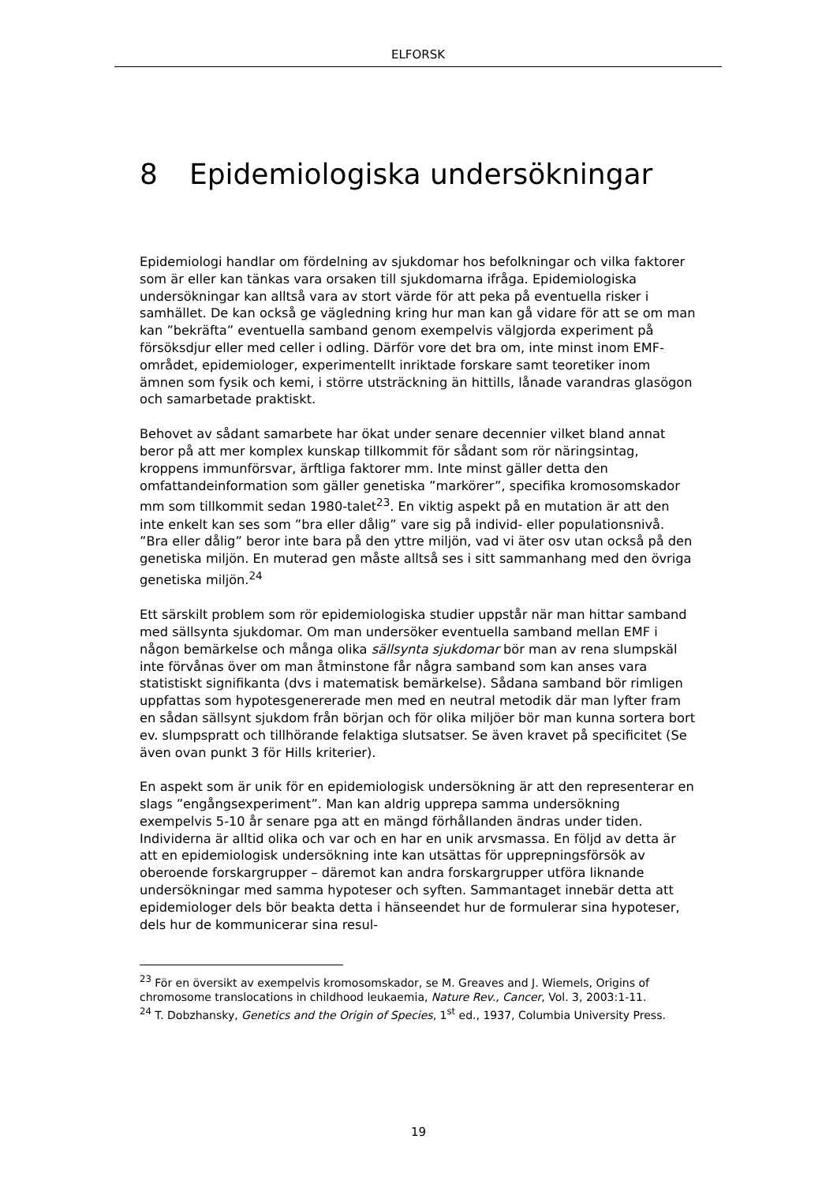ELFORSK
8 Epidemiologiska undersökningar
Epidemiologi handlar om fördelning av sjukdomar hos befolkningar och vilka faktorer som är eller kan tänkas vara orsaken till sjukdomarna ifråga. Epide­miologiska undersökningar kan alltså vara av stort värde för att peka på eventuella risker i samhället. De kan också ge vägledning kring hur man kan gå vidare för att se om man kan ”bekräfta” eventuella samband genom ex­empelvis välgjorda experiment på försöksdjur eller med celler i odling. Därför vore det bra om, inte minst inom EMF-området, epidemiologer, experimentellt inriktade forskare samt teoretiker inom ämnen som fysik och kemi, i större utsträckning än hittills, lånade varandras glasögon och samarbetade praktiskt.
Behovet av sådant samarbete har ökat under senare decennier vilket bland annat beror på att mer komplex kunskap tillkommit för sådant som rör när­ingsintag, kroppens immunförsvar, ärftliga faktorer mm. Inte minst gäller detta den omfattandeinformation som gäller genetiska ”markörer”, specifika kromosomskador mm som tillkommit sedan 1980-talet<sup>23</sup>. En viktig aspekt på en mutation är att den inte enkelt kan ses som ”bra eller dålig” vare sig på individ- eller populationsnivå. ”Bra eller dålig” beror inte bara på den yttre miljön, vad vi äter osv utan också på den genetiska miljön. En muterad gen måste alltså ses i sitt sammanhang med den övriga genetiska miljön.<sup>24</sup>
Ett särskilt problem som rör epidemiologiska studier uppstår när man hittar samband med sällsynta sjukdomar. Om man undersöker eventuella samband mellan EMF i någon bemärkelse och många olika sällsynta sjukdomar bör man av rena slumpskäl inte förvånas över om man åtminstone får några samband som kan anses vara statistiskt signifikanta (dvs i matematisk bemärkelse). Sådana samband bör rimligen uppfattas som hypotesgenererade men med en neutral metodik där man lyfter fram en sådan sällsynt sjukdom från början och för olika miljöer bör man kunna sortera bort ev. slumpspratt och tillhö­rande felaktiga slutsatser. Se även kravet på specificitet (Se även ovan punkt 3 för Hills kriterier).
En aspekt som är unik för en epidemiologisk undersökning är att den repre­senterar en slags ”engångsexperiment”. Man kan aldrig upprepa samma un­dersökning exempelvis 5-10 år senare pga att en mängd förhållanden ändras under tiden. Individerna är alltid olika och var och en har en unik arvsmassa. En följd av detta är att en epidemiologisk undersökning inte kan utsättas för upprepningsförsök av oberoende forskargrupper – däremot kan andra fors­kargrupper utföra liknande undersökningar med samma hypoteser och syften. Sammantaget innebär detta att epidemiologer dels bör beakta detta i hänse­endet hur de formulerar sina hypoteser, dels hur de kommunicerar sina resul-
<sup>23</sup> För en översikt av exempelvis kromosomskador, se M. Greaves and J. Wiemels, Origins of chromosome translocations in childhood leukaemia, Nature Rev., Cancer, Vol. 3, 2003:1-11.
<sup>24</sup> T. Dobzhansky, Genetics and the Origin of Species, 1<sup>st</sup> ed., 1937, Columbia Univer­sity Press.
19